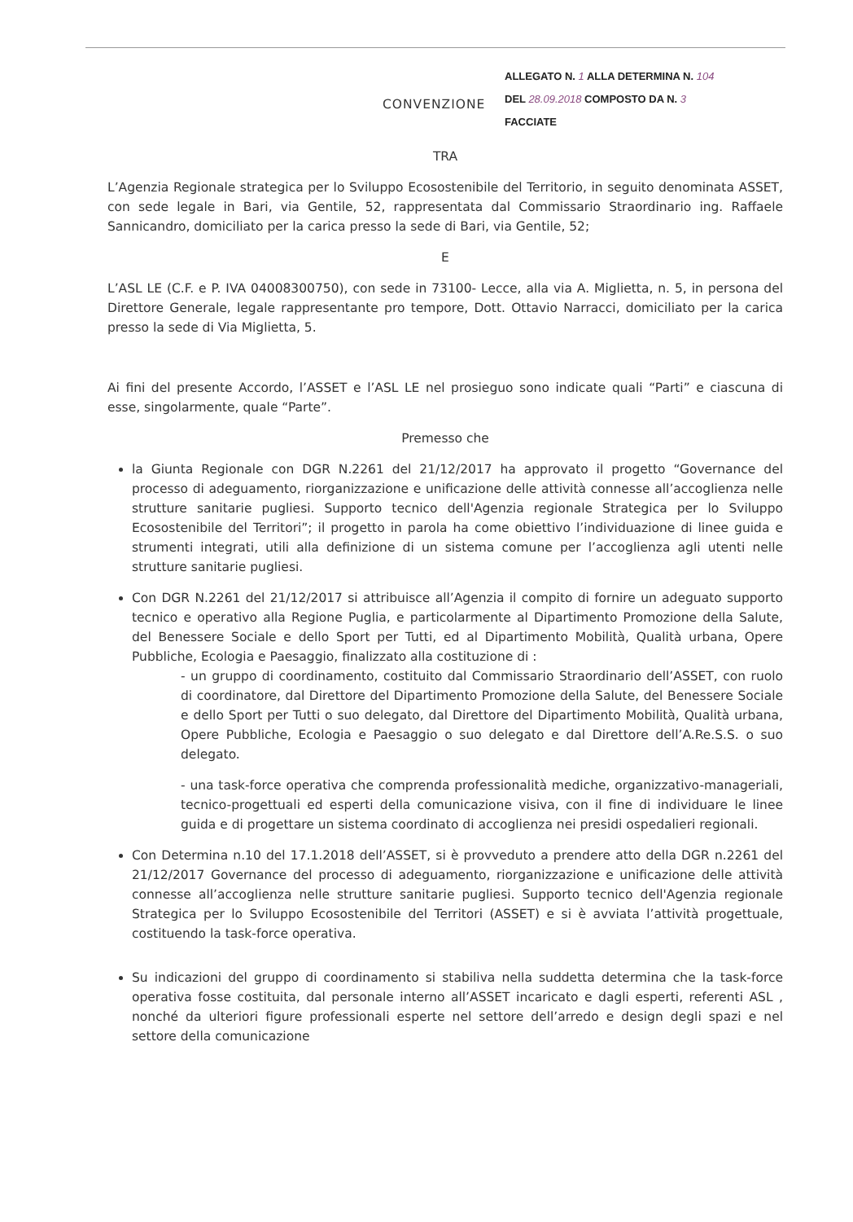CONVENZIONE
ALLEGATO N. 1 ALLA DETERMINA N. 104
DEL 28.09.2018 COMPOSTO DA N. 3
FACCIATE
TRA
L’Agenzia Regionale strategica per lo Sviluppo Ecosostenibile del Territorio, in seguito denominata ASSET, con sede legale in Bari, via Gentile, 52, rappresentata dal Commissario Straordinario ing. Raffaele Sannicandro, domiciliato per la carica presso la sede di Bari, via Gentile, 52;
E
L’ASL LE (C.F. e P. IVA 04008300750), con sede in 73100- Lecce, alla via A. Miglietta, n. 5, in persona del Direttore Generale, legale rappresentante pro tempore, Dott. Ottavio Narracci, domiciliato per la carica presso la sede di Via Miglietta, 5.
Ai fini del presente Accordo, l’ASSET e l’ASL LE nel prosieguo sono indicate quali “Parti” e ciascuna di esse, singolarmente, quale “Parte”.
Premesso che
la Giunta Regionale con DGR N.2261 del 21/12/2017 ha approvato il progetto “Governance del processo di adeguamento, riorganizzazione e unificazione delle attività connesse all’accoglienza nelle strutture sanitarie pugliesi. Supporto tecnico dell'Agenzia regionale Strategica per lo Sviluppo Ecosostenibile del Territori”; il progetto in parola ha come obiettivo l’individuazione di linee guida e strumenti integrati, utili alla definizione di un sistema comune per l’accoglienza agli utenti nelle strutture sanitarie pugliesi.
Con DGR N.2261 del 21/12/2017 si attribuisce all’Agenzia il compito di fornire un adeguato supporto tecnico e operativo alla Regione Puglia, e particolarmente al Dipartimento Promozione della Salute, del Benessere Sociale e dello Sport per Tutti, ed al Dipartimento Mobilità, Qualità urbana, Opere Pubbliche, Ecologia e Paesaggio, finalizzato alla costituzione di :
- un gruppo di coordinamento, costituito dal Commissario Straordinario dell’ASSET, con ruolo di coordinatore, dal Direttore del Dipartimento Promozione della Salute, del Benessere Sociale e dello Sport per Tutti o suo delegato, dal Direttore del Dipartimento Mobilità, Qualità urbana, Opere Pubbliche, Ecologia e Paesaggio o suo delegato e dal Direttore dell’A.Re.S.S. o suo delegato.
- una task-force operativa che comprenda professionalità mediche, organizzativo-manageriali, tecnico-progettuali ed esperti della comunicazione visiva, con il fine di individuare le linee guida e di progettare un sistema coordinato di accoglienza nei presidi ospedalieri regionali.
Con Determina n.10 del 17.1.2018 dell’ASSET, si è provveduto a prendere atto della DGR n.2261 del 21/12/2017 Governance del processo di adeguamento, riorganizzazione e unificazione delle attività connesse all’accoglienza nelle strutture sanitarie pugliesi. Supporto tecnico dell'Agenzia regionale Strategica per lo Sviluppo Ecosostenibile del Territori (ASSET) e si è avviata l’attività progettuale, costituendo la task-force operativa.
Su indicazioni del gruppo di coordinamento si stabiliva nella suddetta determina che la task-force operativa fosse costituita, dal personale interno all’ASSET incaricato e dagli esperti, referenti ASL , nonché da ulteriori figure professionali esperte nel settore dell’arredo e design degli spazi e nel settore della comunicazione